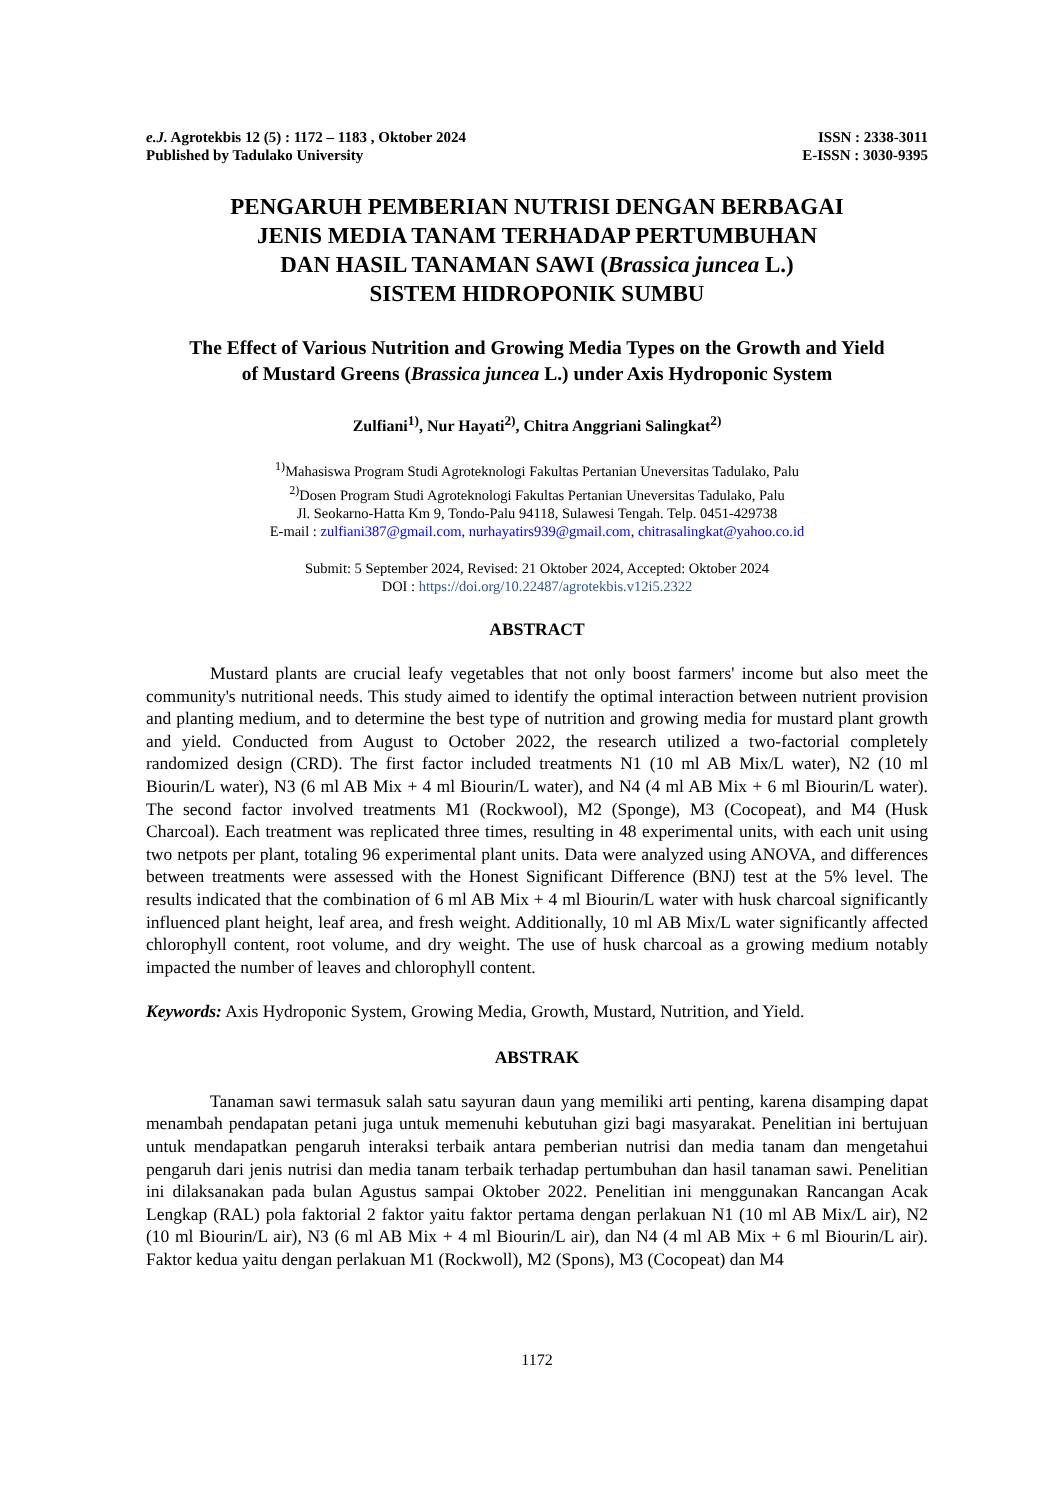e.J. Agrotekbis 12 (5) : 1172 – 1183 , Oktober 2024
Published by Tadulako University
ISSN : 2338-3011
E-ISSN : 3030-9395
PENGARUH PEMBERIAN NUTRISI DENGAN BERBAGAI
JENIS MEDIA TANAM TERHADAP PERTUMBUHAN
DAN HASIL TANAMAN SAWI (Brassica juncea L.)
SISTEM HIDROPONIK SUMBU
The Effect of Various Nutrition and Growing Media Types on the Growth and Yield
of Mustard Greens (Brassica juncea L.) under Axis Hydroponic System
Zulfiani<sup>1)</sup>, Nur Hayati<sup>2)</sup>, Chitra Anggriani Salingkat<sup>2)</sup>
<sup>1)</sup> Mahasiswa Program Studi Agroteknologi Fakultas Pertanian Uneversitas Tadulako, Palu
<sup>2)</sup> Dosen Program Studi Agroteknologi Fakultas Pertanian Uneversitas Tadulako, Palu
Jl. Seokarno-Hatta Km 9, Tondo-Palu 94118, Sulawesi Tengah. Telp. 0451-429738
E-mail : zulfiani387@gmail.com, nurhayatirs939@gmail.com, chitrasalingkat@yahoo.co.id
Submit: 5 September 2024, Revised: 21 Oktober 2024, Accepted: Oktober 2024
DOI : https://doi.org/10.22487/agrotekbis.v12i5.2322
ABSTRACT
Mustard plants are crucial leafy vegetables that not only boost farmers' income but also meet the community's nutritional needs. This study aimed to identify the optimal interaction between nutrient provision and planting medium, and to determine the best type of nutrition and growing media for mustard plant growth and yield. Conducted from August to October 2022, the research utilized a two-factorial completely randomized design (CRD). The first factor included treatments N1 (10 ml AB Mix/L water), N2 (10 ml Biourin/L water), N3 (6 ml AB Mix + 4 ml Biourin/L water), and N4 (4 ml AB Mix + 6 ml Biourin/L water). The second factor involved treatments M1 (Rockwool), M2 (Sponge), M3 (Cocopeat), and M4 (Husk Charcoal). Each treatment was replicated three times, resulting in 48 experimental units, with each unit using two netpots per plant, totaling 96 experimental plant units. Data were analyzed using ANOVA, and differences between treatments were assessed with the Honest Significant Difference (BNJ) test at the 5% level. The results indicated that the combination of 6 ml AB Mix + 4 ml Biourin/L water with husk charcoal significantly influenced plant height, leaf area, and fresh weight. Additionally, 10 ml AB Mix/L water significantly affected chlorophyll content, root volume, and dry weight. The use of husk charcoal as a growing medium notably impacted the number of leaves and chlorophyll content.
Keywords: Axis Hydroponic System, Growing Media, Growth, Mustard, Nutrition, and Yield.
ABSTRAK
Tanaman sawi termasuk salah satu sayuran daun yang memiliki arti penting, karena disamping dapat menambah pendapatan petani juga untuk memenuhi kebutuhan gizi bagi masyarakat. Penelitian ini bertujuan untuk mendapatkan pengaruh interaksi terbaik antara pemberian nutrisi dan media tanam dan mengetahui pengaruh dari jenis nutrisi dan media tanam terbaik terhadap pertumbuhan dan hasil tanaman sawi. Penelitian ini dilaksanakan pada bulan Agustus sampai Oktober 2022. Penelitian ini menggunakan Rancangan Acak Lengkap (RAL) pola faktorial 2 faktor yaitu faktor pertama dengan perlakuan N1 (10 ml AB Mix/L air), N2 (10 ml Biourin/L air), N3 (6 ml AB Mix + 4 ml Biourin/L air), dan N4 (4 ml AB Mix + 6 ml Biourin/L air). Faktor kedua yaitu dengan perlakuan M1 (Rockwoll), M2 (Spons), M3 (Cocopeat) dan M4
1172